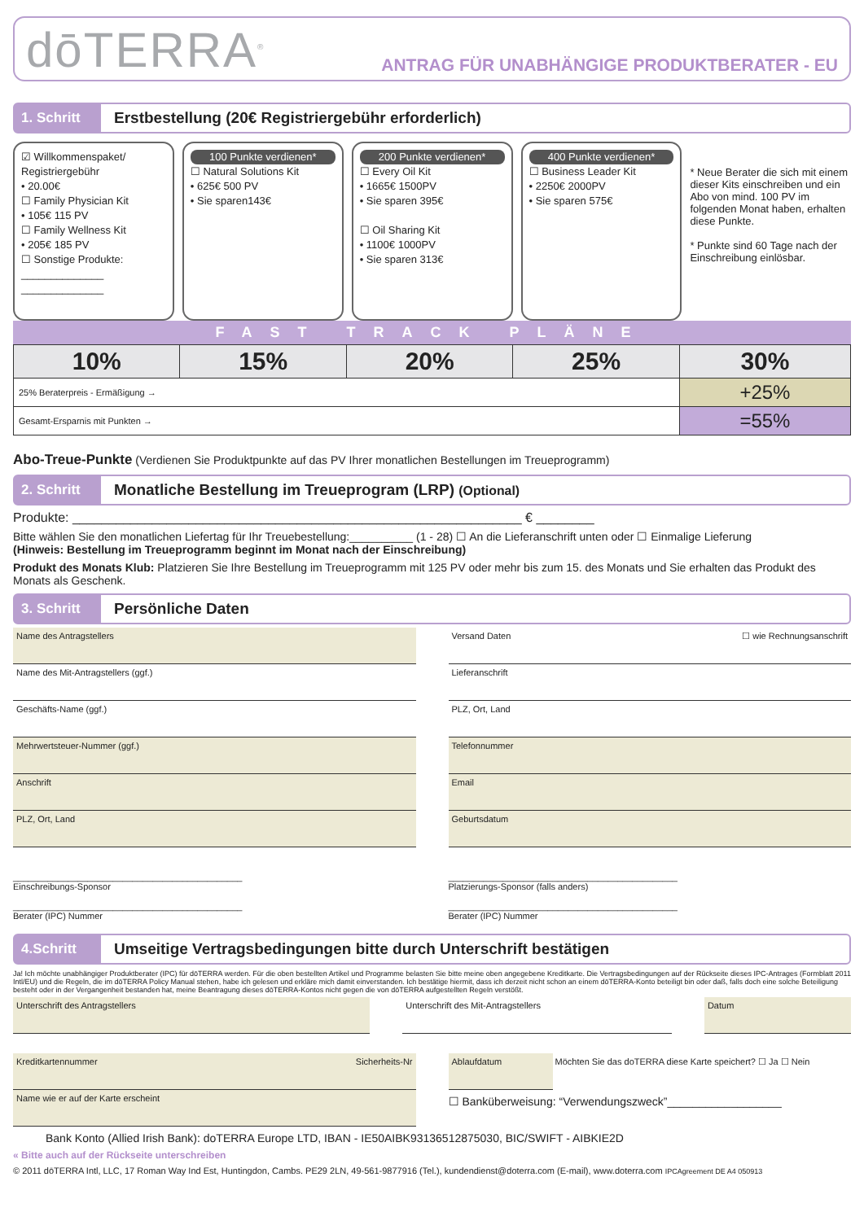dōTERRA<sup>®</sup>
ANTRAG FÜR UNABHÄNGIGE PRODUKTBERATER - EU
1. Schritt
Erstbestellung (20€ Registriergebühr erforderlich)
☑ Willkommenspaket/ Registriergebühr
• 20.00€
☐ Family Physician Kit
• 105€ 115 PV
☐ Family Wellness Kit
• 205€ 185 PV
☐ Sonstige Produkte:
______________
______________
100 Punkte verdienen*
☐ Natural Solutions Kit
• 625€ 500 PV
• Sie sparen143€
200 Punkte verdienen*
☐ Every Oil Kit
• 1665€ 1500PV
• Sie sparen 395€
☐ Oil Sharing Kit
• 1100€ 1000PV
• Sie sparen 313€
400 Punkte verdienen*
☐ Business Leader Kit
• 2250€ 2000PV
• Sie sparen 575€
* Neue Berater die sich mit einem dieser Kits einschreiben und ein Abo von mind. 100 PV im folgenden Monat haben, erhalten diese Punkte.
* Punkte sind 60 Tage nach der Einschreibung einlösbar.
FAST TRACK PLÄNE
| 10% | 15% | 20% | 25% | 30% |
| 25% Beraterpreis - Ermäßigung → | | | | +25% |
| Gesamt-Ersparnis mit Punkten → | | | | =55% |
Abo-Treue-Punkte (Verdienen Sie Produktpunkte auf das PV Ihrer monatlichen Bestellungen im Treueprogramm)
2. Schritt
Monatliche Bestellung im Treueprogram (LRP) (Optional)
Produkte: ______________________________________________________________ € ________
Bitte wählen Sie den monatlichen Liefertag für Ihr Treuebestellung:__________ (1 - 28) ☐ An die Lieferanschrift unten oder ☐ Einmalige Lieferung
(Hinweis: Bestellung im Treueprogramm beginnt im Monat nach der Einschreibung)
Produkt des Monats Klub: Platzieren Sie Ihre Bestellung im Treueprogramm mit 125 PV oder mehr bis zum 15. des Monats und Sie erhalten das Produkt des Monats als Geschenk.
3. Schritt
Persönliche Daten
Name des Antragstellers
Name des Mit-Antragstellers (ggf.)
Geschäfts-Name (ggf.)
Mehrwertsteuer-Nummer (ggf.)
Anschrift
PLZ, Ort, Land
Versand Daten ☐ wie Rechnungsanschrift
Lieferanschrift
PLZ, Ort, Land
Telefonnummer
Email
Geburtsdatum
______________________________________________
Einschreibungs-Sponsor
______________________________________________
Berater (IPC) Nummer
______________________________________________
Platzierungs-Sponsor (falls anders)
______________________________________________
Berater (IPC) Nummer
4.Schritt
Umseitige Vertragsbedingungen bitte durch Unterschrift bestätigen
Ja! Ich möchte unabhängiger Produktberater (IPC) für dōTERRA werden. Für die oben bestellten Artikel und Programme belasten Sie bitte meine oben angegebene Kreditkarte. Die Vertragsbedingungen auf der Rückseite dieses IPC-Antrages (Formblatt 2011 Intl/EU) und die Regeln, die im dōTERRA Policy Manual stehen, habe ich gelesen und erkläre mich damit einverstanden. Ich bestätige hiermit, dass ich derzeit nicht schon an einem dōTERRA-Konto beteiligt bin oder daß, falls doch eine solche Beteiligung besteht oder in der Vergangenheit bestanden hat, meine Beantragung dieses dōTERRA-Kontos nicht gegen die von dōTERRA aufgestellten Regeln verstößt.
Unterschrift des Antragstellers
Unterschrift des Mit-Antragstellers
Datum
Kreditkartennummer Sicherheits-Nr
Name wie er auf der Karte erscheint
Ablaufdatum
Möchten Sie das doTERRA diese Karte speichert? ☐ Ja ☐ Nein
☐ Banküberweisung: “Verwendungszweck”__________________
Bank Konto (Allied Irish Bank): doTERRA Europe LTD, IBAN - IE50AIBK93136512875030, BIC/SWIFT - AIBKIE2D
« Bitte auch auf der Rückseite unterschreiben
© 2011 dōTERRA Intl, LLC, 17 Roman Way Ind Est, Huntingdon, Cambs. PE29 2LN, 49-561-9877916 (Tel.), kundendienst@doterra.com (E-mail), www.doterra.com IPCAgreement DE A4 050913